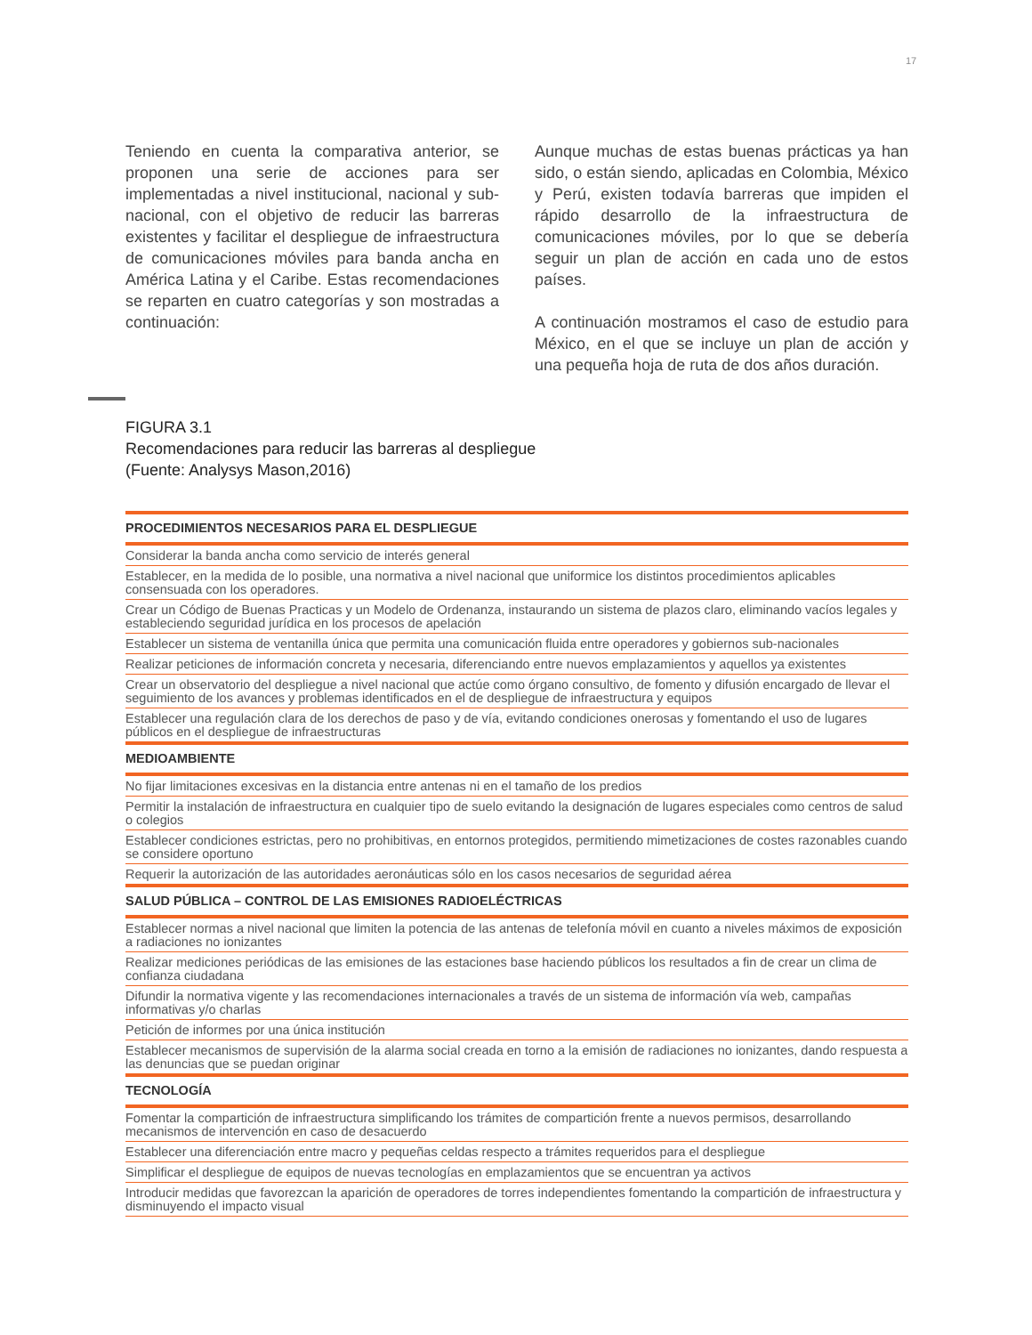17
Teniendo en cuenta la comparativa anterior, se proponen una serie de acciones para ser implementadas a nivel institucional, nacional y sub-nacional, con el objetivo de reducir las barreras existentes y facilitar el despliegue de infraestructura de comunicaciones móviles para banda ancha en América Latina y el Caribe. Estas recomendaciones se reparten en cuatro categorías y son mostradas a continuación:
Aunque muchas de estas buenas prácticas ya han sido, o están siendo, aplicadas en Colombia, México y Perú, existen todavía barreras que impiden el rápido desarrollo de la infraestructura de comunicaciones móviles, por lo que se debería seguir un plan de acción en cada uno de estos países.
A continuación mostramos el caso de estudio para México, en el que se incluye un plan de acción y una pequeña hoja de ruta de dos años duración.
FIGURA 3.1
Recomendaciones para reducir las barreras al despliegue
(Fuente: Analysys Mason,2016)
| PROCEDIMIENTOS NECESARIOS PARA EL DESPLIEGUE |
| --- |
| Considerar la banda ancha como servicio de interés general |
| Establecer, en la medida de lo posible, una normativa a nivel nacional que uniformice los distintos procedimientos aplicables consensuada con los operadores. |
| Crear un Código de Buenas Practicas y un Modelo de Ordenanza, instaurando un sistema de plazos claro, eliminando vacíos legales y estableciendo seguridad jurídica en los procesos de apelación |
| Establecer un sistema de ventanilla única que permita una comunicación fluida entre operadores y gobiernos sub-nacionales |
| Realizar peticiones de información concreta y necesaria, diferenciando entre nuevos emplazamientos y aquellos ya existentes |
| Crear un observatorio del despliegue a nivel nacional que actúe como órgano consultivo, de fomento y difusión encargado de llevar el seguimiento de los avances y problemas identificados en el de despliegue de infraestructura y equipos |
| Establecer una regulación clara de los derechos de paso y de vía, evitando condiciones onerosas y fomentando el uso de lugares públicos en el despliegue de infraestructuras |
| MEDIOAMBIENTE |
| No fijar limitaciones excesivas en la distancia entre antenas ni en el tamaño de los predios |
| Permitir la instalación de infraestructura en cualquier tipo de suelo evitando la designación de lugares especiales como centros de salud o colegios |
| Establecer condiciones estrictas, pero no prohibitivas, en entornos protegidos, permitiendo mimetizaciones de costes razonables cuando se considere oportuno |
| Requerir la autorización de las autoridades aeronáuticas sólo en los casos necesarios de seguridad aérea |
| SALUD PÚBLICA – CONTROL DE LAS EMISIONES RADIOELÉCTRICAS |
| Establecer normas a nivel nacional que limiten la potencia de las antenas de telefonía móvil en cuanto a niveles máximos de exposición a radiaciones no ionizantes |
| Realizar mediciones periódicas de las emisiones de las estaciones base haciendo públicos los resultados a fin de crear un clima de confianza ciudadana |
| Difundir la normativa vigente y las recomendaciones internacionales a través de un sistema de información vía web, campañas informativas y/o charlas |
| Petición de informes por una única institución |
| Establecer mecanismos de supervisión de la alarma social creada en torno a la emisión de radiaciones no ionizantes, dando respuesta a las denuncias que se puedan originar |
| TECNOLOGÍA |
| Fomentar la compartición de infraestructura simplificando los trámites de compartición frente a nuevos permisos, desarrollando mecanismos de intervención en caso de desacuerdo |
| Establecer una diferenciación entre macro y pequeñas celdas respecto a trámites requeridos para el despliegue |
| Simplificar el despliegue de equipos de nuevas tecnologías en emplazamientos que se encuentran ya activos |
| Introducir medidas que favorezcan la aparición de operadores de torres independientes fomentando la compartición de infraestructura y disminuyendo el impacto visual |